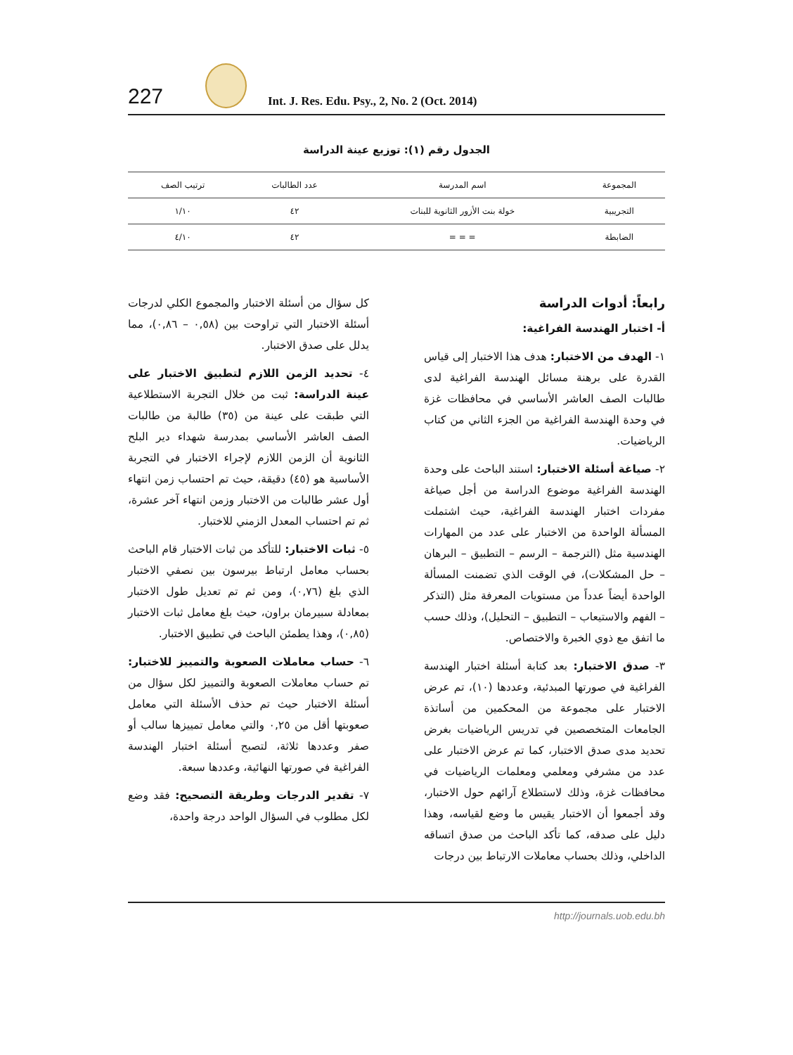227
Int. J. Res. Edu. Psy., 2, No. 2 (Oct. 2014)
الجدول رقم (١): توزيع عينة الدراسة
| المجموعة | اسم المدرسة | عدد الطالبات | ترتيب الصف |
| --- | --- | --- | --- |
| التجريبية | خولة بنت الأزور الثانوية للبنات | ٤٢ | ١/١٠ |
| الضابطة | = = = | ٤٢ | ٤/١٠ |
رابعاً: أدوات الدراسة
أ- اختبار الهندسة الفراغية:
١- الهدف من الاختبار: هدف هذا الاختبار إلى قياس القدرة على برهنة مسائل الهندسة الفراغية لدى طالبات الصف العاشر الأساسي في محافظات غزة في وحدة الهندسة الفراغية من الجزء الثاني من كتاب الرياضيات.
٢- صياغة أسئلة الاختبار: استند الباحث على وحدة الهندسة الفراغية موضوع الدراسة من أجل صياغة مفردات اختبار الهندسة الفراغية، حيث اشتملت المسألة الواحدة من الاختبار على عدد من المهارات الهندسية مثل (الترجمة – الرسم – التطبيق – البرهان – حل المشكلات)، في الوقت الذي تضمنت المسألة الواحدة أيضاً عدداً من مستويات المعرفة مثل (التذكر – الفهم والاستيعاب – التطبيق – التحليل)، وذلك حسب ما اتفق مع ذوي الخبرة والاختصاص.
٣- صدق الاختبار: بعد كتابة أسئلة اختبار الهندسة الفراغية في صورتها المبدئية، وعددها (١٠)، تم عرض الاختبار على مجموعة من المحكمين من أساتذة الجامعات المتخصصين في تدريس الرياضيات بغرض تحديد مدى صدق الاختبار، كما تم عرض الاختبار على عدد من مشرفي ومعلمي ومعلمات الرياضيات في محافظات غزة، وذلك لاستطلاع آرائهم حول الاختبار، وقد أجمعوا أن الاختبار يقيس ما وضع لقياسه، وهذا دليل على صدقه، كما تأكد الباحث من صدق اتساقه الداخلي، وذلك بحساب معاملات الارتباط بين درجات
كل سؤال من أسئلة الاختبار والمجموع الكلي لدرجات أسئلة الاختبار التي تراوحت بين (٠,٥٨ – ٠,٨٦)، مما يدلل على صدق الاختبار.
٤- تحديد الزمن اللازم لتطبيق الاختبار على عينة الدراسة: ثبت من خلال التجربة الاستطلاعية التي طبقت على عينة من (٣٥) طالبة من طالبات الصف العاشر الأساسي بمدرسة شهداء دير البلح الثانوية أن الزمن اللازم لإجراء الاختبار في التجربة الأساسية هو (٤٥) دقيقة، حيث تم احتساب زمن انتهاء أول عشر طالبات من الاختبار وزمن انتهاء آخر عشرة، ثم تم احتساب المعدل الزمني للاختبار.
٥- ثبات الاختبار: للتأكد من ثبات الاختبار قام الباحث بحساب معامل ارتباط بيرسون بين نصفي الاختبار الذي بلغ (٠,٧٦)، ومن ثم تم تعديل طول الاختبار بمعادلة سبيرمان براون، حيث بلغ معامل ثبات الاختبار (٠,٨٥)، وهذا يطمئن الباحث في تطبيق الاختبار.
٦- حساب معاملات الصعوبة والتمييز للاختبار: تم حساب معاملات الصعوبة والتمييز لكل سؤال من أسئلة الاختبار حيث تم حذف الأسئلة التي معامل صعوبتها أقل من ٠,٢٥ والتي معامل تمييزها سالب أو صفر وعددها ثلاثة، لتصبح أسئلة اختبار الهندسة الفراغية في صورتها النهائية، وعددها سبعة.
٧- تقدير الدرجات وطريقة التصحيح: فقد وضع لكل مطلوب في السؤال الواحد درجة واحدة،
http://journals.uob.edu.bh